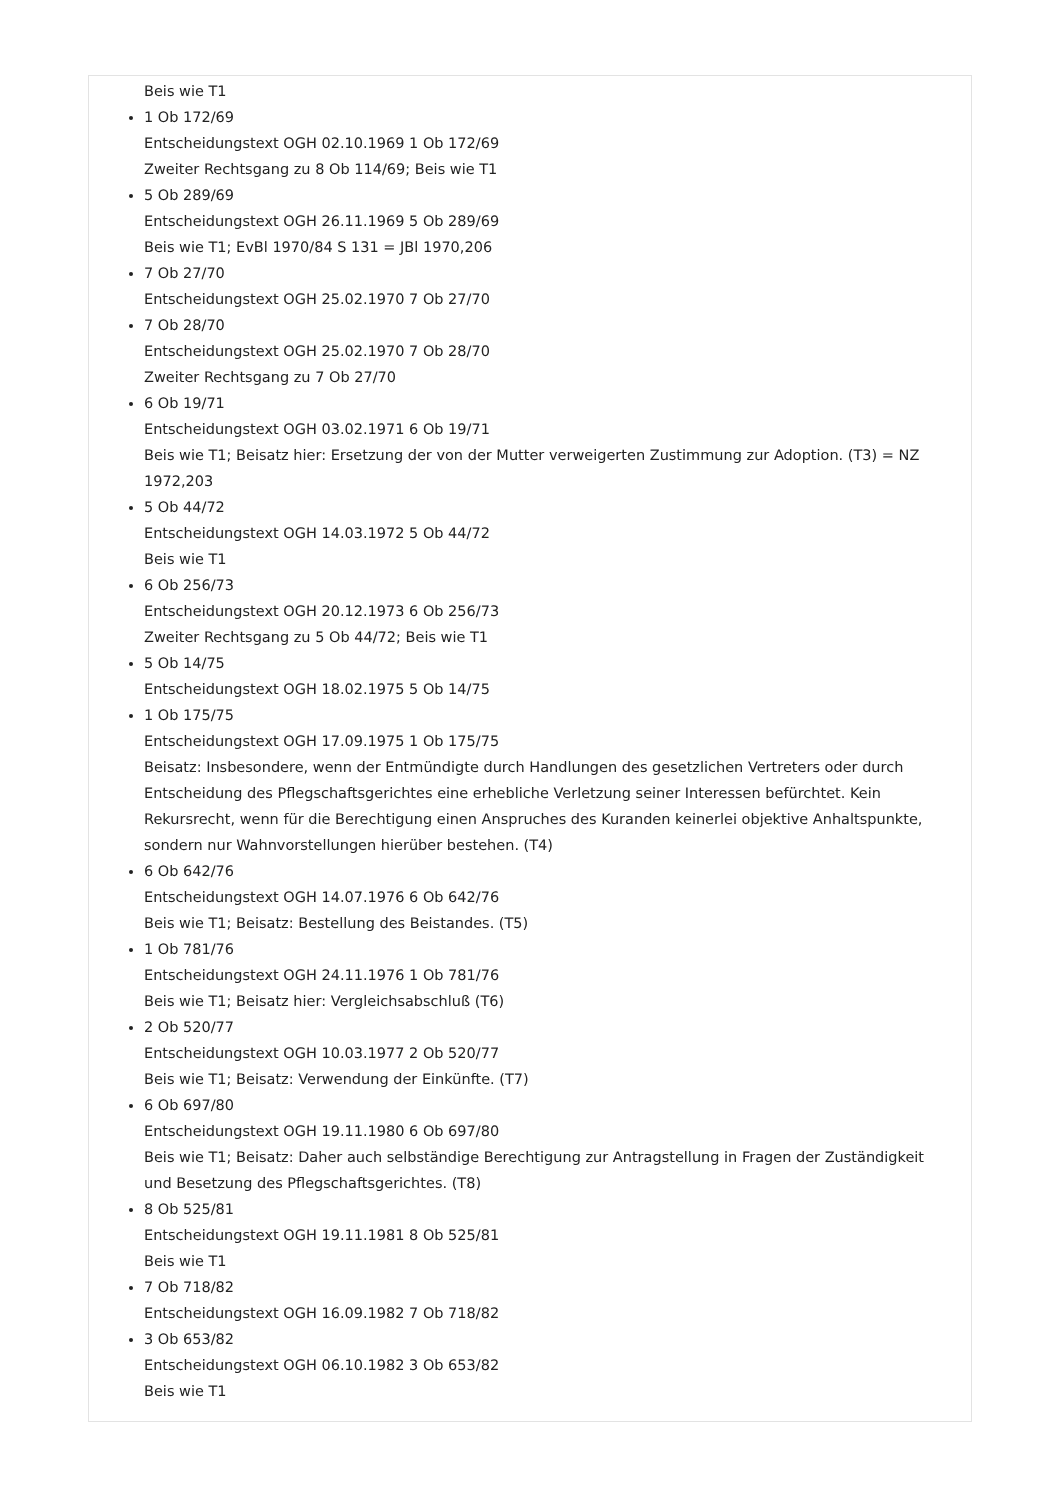Beis wie T1
1 Ob 172/69
Entscheidungstext OGH 02.10.1969 1 Ob 172/69
Zweiter Rechtsgang zu 8 Ob 114/69; Beis wie T1
5 Ob 289/69
Entscheidungstext OGH 26.11.1969 5 Ob 289/69
Beis wie T1; EvBl 1970/84 S 131 = JBl 1970,206
7 Ob 27/70
Entscheidungstext OGH 25.02.1970 7 Ob 27/70
7 Ob 28/70
Entscheidungstext OGH 25.02.1970 7 Ob 28/70
Zweiter Rechtsgang zu 7 Ob 27/70
6 Ob 19/71
Entscheidungstext OGH 03.02.1971 6 Ob 19/71
Beis wie T1; Beisatz hier: Ersetzung der von der Mutter verweigerten Zustimmung zur Adoption. (T3) = NZ 1972,203
5 Ob 44/72
Entscheidungstext OGH 14.03.1972 5 Ob 44/72
Beis wie T1
6 Ob 256/73
Entscheidungstext OGH 20.12.1973 6 Ob 256/73
Zweiter Rechtsgang zu 5 Ob 44/72; Beis wie T1
5 Ob 14/75
Entscheidungstext OGH 18.02.1975 5 Ob 14/75
1 Ob 175/75
Entscheidungstext OGH 17.09.1975 1 Ob 175/75
Beisatz: Insbesondere, wenn der Entmündigte durch Handlungen des gesetzlichen Vertreters oder durch Entscheidung des Pflegschaftsgerichtes eine erhebliche Verletzung seiner Interessen befürchtet. Kein Rekursrecht, wenn für die Berechtigung einen Anspruches des Kuranden keinerlei objektive Anhaltspunkte, sondern nur Wahnvorstellungen hierüber bestehen. (T4)
6 Ob 642/76
Entscheidungstext OGH 14.07.1976 6 Ob 642/76
Beis wie T1; Beisatz: Bestellung des Beistandes. (T5)
1 Ob 781/76
Entscheidungstext OGH 24.11.1976 1 Ob 781/76
Beis wie T1; Beisatz hier: Vergleichsabschluß (T6)
2 Ob 520/77
Entscheidungstext OGH 10.03.1977 2 Ob 520/77
Beis wie T1; Beisatz: Verwendung der Einkünfte. (T7)
6 Ob 697/80
Entscheidungstext OGH 19.11.1980 6 Ob 697/80
Beis wie T1; Beisatz: Daher auch selbständige Berechtigung zur Antragstellung in Fragen der Zuständigkeit und Besetzung des Pflegschaftsgerichtes. (T8)
8 Ob 525/81
Entscheidungstext OGH 19.11.1981 8 Ob 525/81
Beis wie T1
7 Ob 718/82
Entscheidungstext OGH 16.09.1982 7 Ob 718/82
3 Ob 653/82
Entscheidungstext OGH 06.10.1982 3 Ob 653/82
Beis wie T1